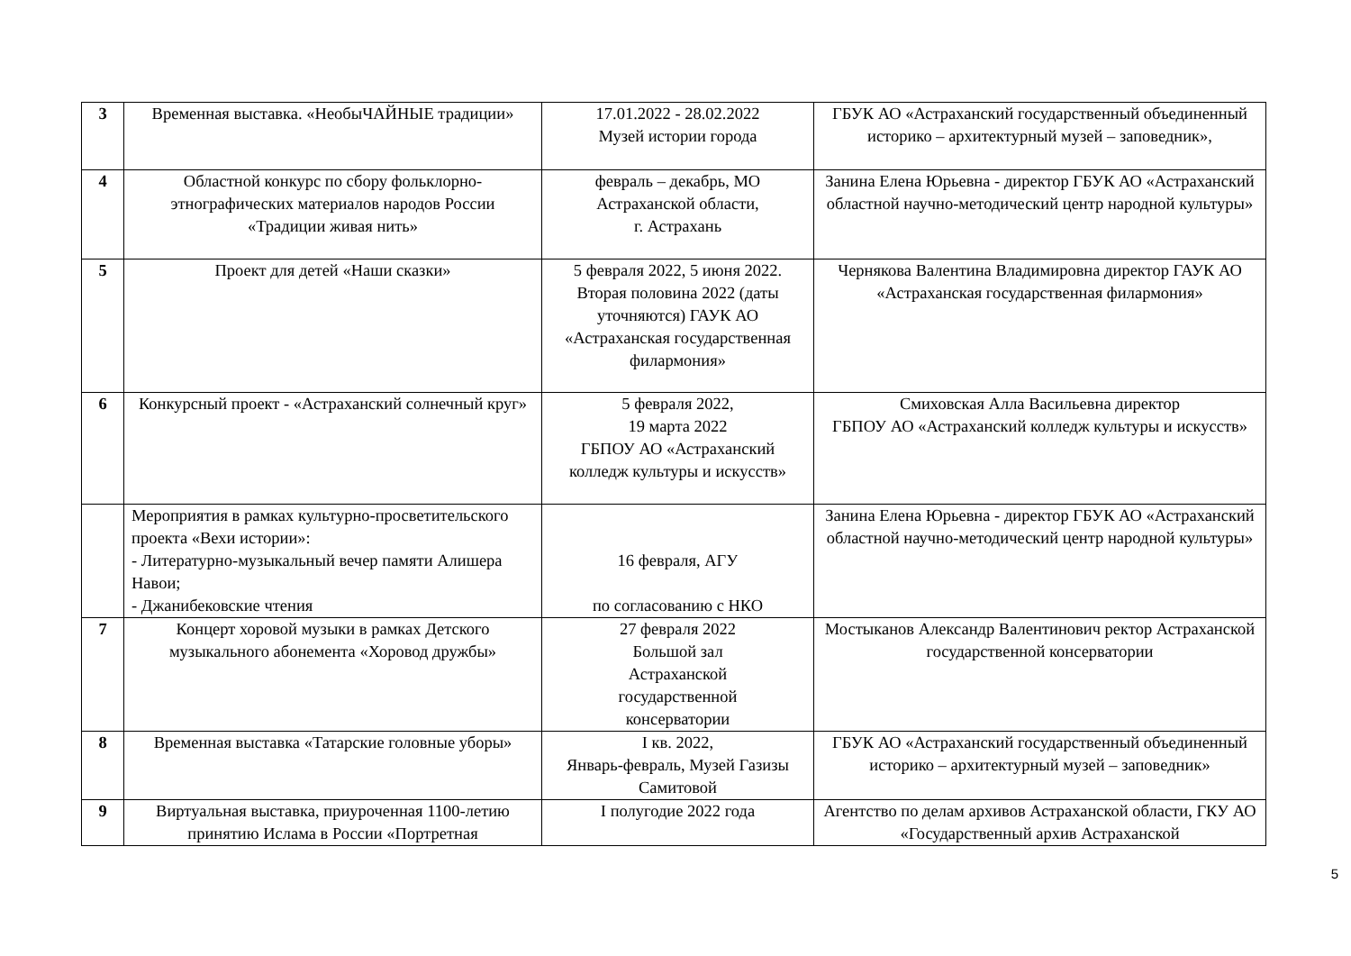| 3 | Временная выставка. «НеобыЧАЙНЫЕ традиции» | 17.01.2022 - 28.02.2022 Музей истории города | ГБУК АО «Астраханский государственный объединенный историко – архитектурный музей – заповедник», |
| 4 | Областной конкурс по сбору фольклорно-этнографических материалов народов России «Традиции живая нить» | февраль – декабрь, МО Астраханской области, г. Астрахань | Занина Елена Юрьевна - директор ГБУК АО «Астраханский областной научно-методический центр народной культуры» |
| 5 | Проект для детей «Наши сказки» | 5 февраля 2022, 5 июня 2022. Вторая половина 2022 (даты уточняются) ГАУК АО «Астраханская государственная филармония» | Чернякова Валентина Владимировна директор ГАУК АО «Астраханская государственная филармония» |
| 6 | Конкурсный проект - «Астраханский солнечный круг» | 5 февраля 2022, 19 марта 2022 ГБПОУ АО «Астраханский колледж культуры и искусств» | Смиховская Алла Васильевна директор ГБПОУ АО «Астраханский колледж культуры и искусств» |
| | Мероприятия в рамках культурно-просветительского проекта «Вехи истории»: - Литературно-музыкальный вечер памяти Алишера Навои; - Джанибековские чтения | 16 февраля, АГУ по согласованию с НКО | Занина Елена Юрьевна - директор ГБУК АО «Астраханский областной научно-методический центр народной культуры» |
| 7 | Концерт хоровой музыки в рамках Детского музыкального абонемента «Хоровод дружбы» | 27 февраля 2022 Большой зал Астраханской государственной консерватории | Мостыканов Александр Валентинович ректор Астраханской государственной консерватории |
| 8 | Временная выставка «Татарские головные уборы» | I кв. 2022, Январь-февраль, Музей Газизы Самитовой | ГБУК АО «Астраханский государственный объединенный историко – архитектурный музей – заповедник» |
| 9 | Виртуальная выставка, приуроченная 1100-летию принятию Ислама в России «Портретная | I полугодие 2022 года | Агентство по делам архивов Астраханской области, ГКУ АО «Государственный архив Астраханской |
5